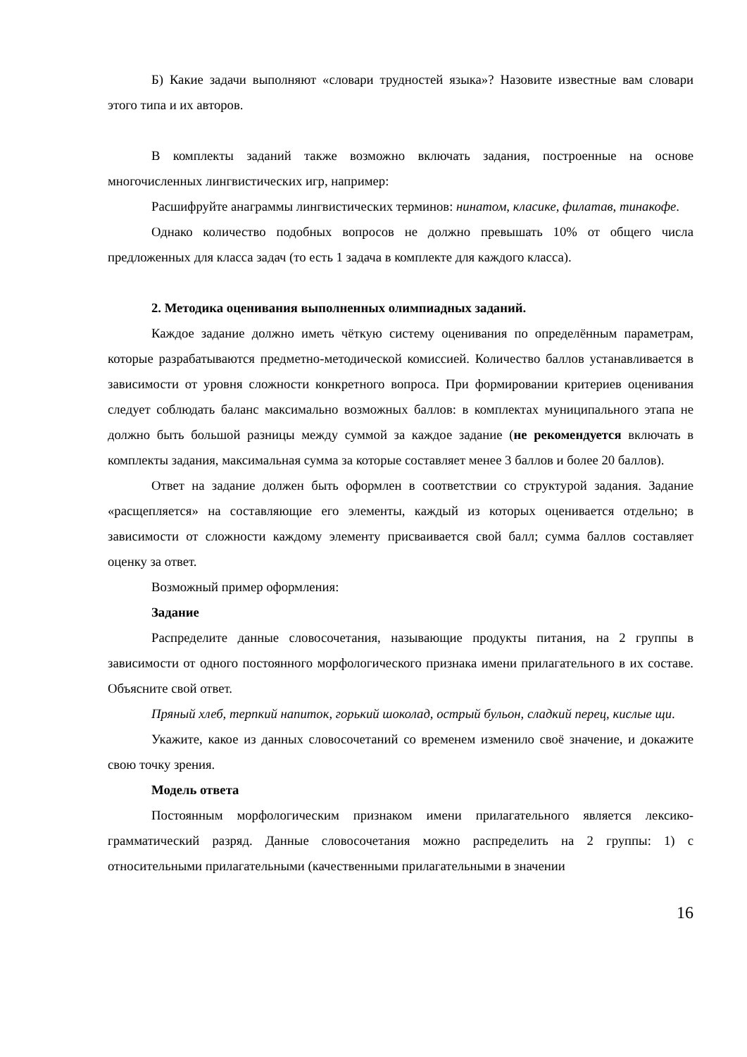Б) Какие задачи выполняют «словари трудностей языка»? Назовите известные вам словари этого типа и их авторов.
В комплекты заданий также возможно включать задания, построенные на основе многочисленных лингвистических игр, например:
Расшифруйте анаграммы лингвистических терминов: нинатом, класике, филатав, тинакофе.
Однако количество подобных вопросов не должно превышать 10% от общего числа предложенных для класса задач (то есть 1 задача в комплекте для каждого класса).
2. Методика оценивания выполненных олимпиадных заданий.
Каждое задание должно иметь чёткую систему оценивания по определённым параметрам, которые разрабатываются предметно-методической комиссией. Количество баллов устанавливается в зависимости от уровня сложности конкретного вопроса. При формировании критериев оценивания следует соблюдать баланс максимально возможных баллов: в комплектах муниципального этапа не должно быть большой разницы между суммой за каждое задание (не рекомендуется включать в комплекты задания, максимальная сумма за которые составляет менее 3 баллов и более 20 баллов).
Ответ на задание должен быть оформлен в соответствии со структурой задания. Задание «расщепляется» на составляющие его элементы, каждый из которых оценивается отдельно; в зависимости от сложности каждому элементу присваивается свой балл; сумма баллов составляет оценку за ответ.
Возможный пример оформления:
Задание
Распределите данные словосочетания, называющие продукты питания, на 2 группы в зависимости от одного постоянного морфологического признака имени прилагательного в их составе. Объясните свой ответ.
Пряный хлеб, терпкий напиток, горький шоколад, острый бульон, сладкий перец, кислые щи.
Укажите, какое из данных словосочетаний со временем изменило своё значение, и докажите свою точку зрения.
Модель ответа
Постоянным морфологическим признаком имени прилагательного является лексико-грамматический разряд. Данные словосочетания можно распределить на 2 группы: 1) с относительными прилагательными (качественными прилагательными в значении
16